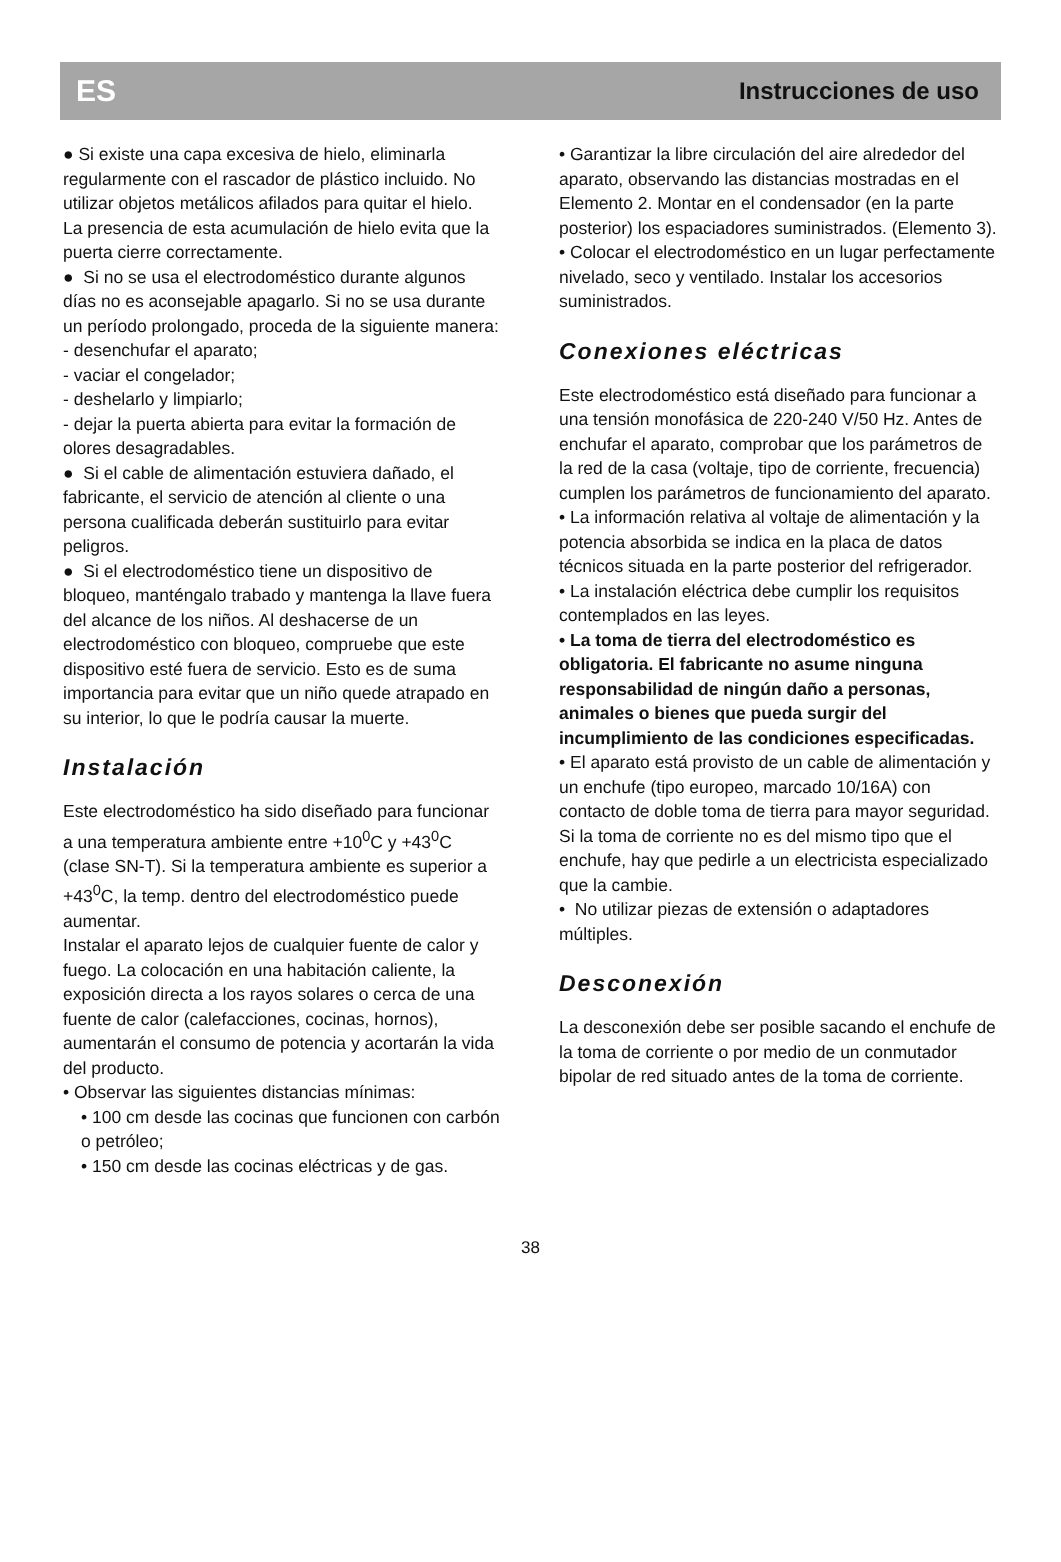ES Instrucciones de uso
● Si existe una capa excesiva de hielo, eliminarla regularmente con el rascador de plástico incluido. No utilizar objetos metálicos afilados para quitar el hielo.
La presencia de esta acumulación de hielo evita que la puerta cierre correctamente.
● Si no se usa el electrodoméstico durante algunos días no es aconsejable apagarlo. Si no se usa durante un período prolongado, proceda de la siguiente manera:
- desenchufar el aparato;
- vaciar el congelador;
- deshelarlo y limpiarlo;
- dejar la puerta abierta para evitar la formación de olores desagradables.
● Si el cable de alimentación estuviera dañado, el fabricante, el servicio de atención al cliente o una persona cualificada deberán sustituirlo para evitar peligros.
● Si el electrodoméstico tiene un dispositivo de bloqueo, manténgalo trabado y mantenga la llave fuera del alcance de los niños. Al deshacerse de un electrodoméstico con bloqueo, compruebe que este dispositivo esté fuera de servicio. Esto es de suma importancia para evitar que un niño quede atrapado en su interior, lo que le podría causar la muerte.
Instalación
Este electrodoméstico ha sido diseñado para funcionar a una temperatura ambiente entre +10<sup>0</sup>C y +43<sup>0</sup>C (clase SN-T). Si la temperatura ambiente es superior a +43<sup>0</sup>C, la temp. dentro del electrodoméstico puede aumentar.
Instalar el aparato lejos de cualquier fuente de calor y fuego. La colocación en una habitación caliente, la exposición directa a los rayos solares o cerca de una fuente de calor (calefacciones, cocinas, hornos), aumentarán el consumo de potencia y acortarán la vida del producto.
• Observar las siguientes distancias mínimas:
• 100 cm desde las cocinas que funcionen con carbón o petróleo;
• 150 cm desde las cocinas eléctricas y de gas.
• Garantizar la libre circulación del aire alrededor del aparato, observando las distancias mostradas en el Elemento 2. Montar en el condensador (en la parte posterior) los espaciadores suministrados. (Elemento 3).
• Colocar el electrodoméstico en un lugar perfectamente nivelado, seco y ventilado. Instalar los accesorios suministrados.
Conexiones eléctricas
Este electrodoméstico está diseñado para funcionar a una tensión monofásica de 220-240 V/50 Hz. Antes de enchufar el aparato, comprobar que los parámetros de la red de la casa (voltaje, tipo de corriente, frecuencia) cumplen los parámetros de funcionamiento del aparato.
• La información relativa al voltaje de alimentación y la potencia absorbida se indica en la placa de datos técnicos situada en la parte posterior del refrigerador.
• La instalación eléctrica debe cumplir los requisitos contemplados en las leyes.
• La toma de tierra del electrodoméstico es obligatoria. El fabricante no asume ninguna responsabilidad de ningún daño a personas, animales o bienes que pueda surgir del incumplimiento de las condiciones especificadas.
• El aparato está provisto de un cable de alimentación y un enchufe (tipo europeo, marcado 10/16A) con contacto de doble toma de tierra para mayor seguridad. Si la toma de corriente no es del mismo tipo que el enchufe, hay que pedirle a un electricista especializado que la cambie.
• No utilizar piezas de extensión o adaptadores múltiples.
Desconexión
La desconexión debe ser posible sacando el enchufe de la toma de corriente o por medio de un conmutador bipolar de red situado antes de la toma de corriente.
38